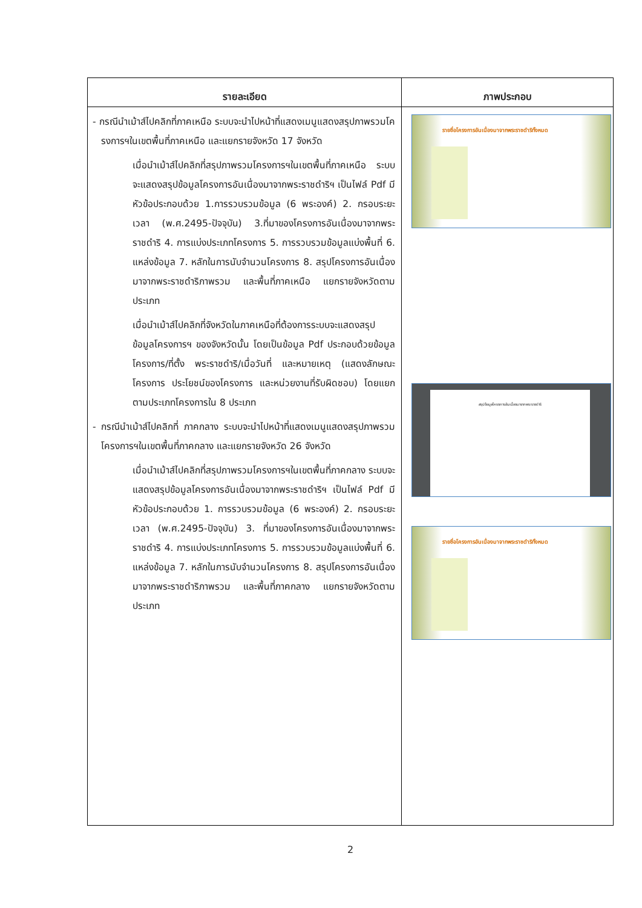| รายละเอียด | ภาพประกอบ |
| --- | --- |
| - กรณีนำเม้าส์ไปคลิกที่ภาคเหนือ ระบบจะนำไปหน้าที่แสดงเมนูแสดงสรุปภาพรวมโครงการฯในเขตพื้นที่ภาคเหนือ และแยกรายจังหวัด 17 จังหวัด เมื่อนำเม้าส์ไปคลิกที่สรุปภาพรวมโครงการฯในเขตพื้นที่ภาคเหนือ ระบบจะแสดงสรุปข้อมูลโครงการอันเนื่องมาจากพระราชดำริฯ เป็นไฟล์ Pdf มีหัวข้อประกอบด้วย 1.การรวบรวมข้อมูล (6 พระองค์) 2. กรอบระยะเวลา (พ.ศ.2495-ปัจจุบัน) 3.ที่มาของโครงการอันเนื่องมาจากพระราชดำริ 4. การแบ่งประเภทโครงการ 5. การรวบรวมข้อมูลแบ่งพื้นที่ 6. แหล่งข้อมูล 7. หลักในการนับจำนวนโครงการ 8. สรุปโครงการอันเนื่องมาจากพระราชดำริภาพรวม และพื้นที่ภาคเหนือ แยกรายจังหวัดตามประเภท เมื่อนำเม้าส์ไปคลิกที่จังหวัดในภาคเหนือที่ต้องการระบบจะแสดงสรุปข้อมูลโครงการฯ ของจังหวัดนั้น โดยเป็นข้อมูล Pdf ประกอบด้วยข้อมูล โครงการ/ที่ตั้ง พระราชดำริ/เมื่อวันที่ และหมายเหตุ (แสดงลักษณะโครงการ ประโยชน์ของโครงการ และหน่วยงานที่รับผิดชอบ) โดยแยกตามประเภทโครงการใน 8 ประเภท - กรณีนำเม้าส์ไปคลิกที่ ภาคกลาง ระบบจะนำไปหน้าที่แสดงเมนูแสดงสรุปภาพรวมโครงการฯในเขตพื้นที่ภาคกลาง และแยกรายจังหวัด 26 จังหวัด เมื่อนำเม้าส์ไปคลิกที่สรุปภาพรวมโครงการฯในเขตพื้นที่ภาคกลาง ระบบจะแสดงสรุปข้อมูลโครงการอันเนื่องมาจากพระราชดำริฯ เป็นไฟล์ Pdf มีหัวข้อประกอบด้วย 1. การรวบรวมข้อมูล (6 พระองค์) 2. กรอบระยะเวลา (พ.ศ.2495-ปัจจุบัน) 3. ที่มาของโครงการอันเนื่องมาจากพระราชดำริ 4. การแบ่งประเภทโครงการ 5. การรวบรวมข้อมูลแบ่งพื้นที่ 6. แหล่งข้อมูล 7. หลักในการนับจำนวนโครงการ 8. สรุปโครงการอันเนื่องมาจากพระราชดำริภาพรวม และพื้นที่ภาคกลาง แยกรายจังหวัดตามประเภท | รายชื่อโครงการอันเนื่องมาจากพระราชดำริทั้งหมด สรุปข้อมูลโครงการอันเนื่องมาจากพระราชดำริ รายชื่อโครงการอันเนื่องมาจากพระราชดำริทั้งหมด |
2